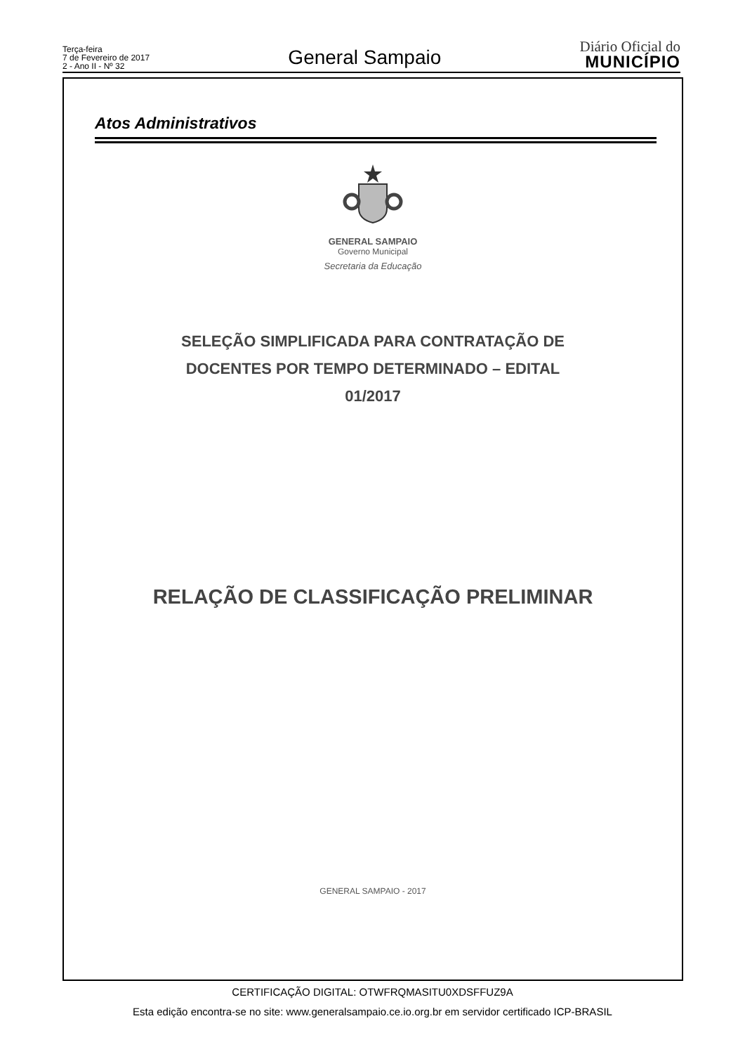Terça-feira
7 de Fevereiro de 2017
2 - Ano II - Nº 32
General Sampaio
Diário Oficial do
MUNICÍPIO
Atos Administrativos
GENERAL SAMPAIO
Governo Municipal
Secretaria da Educação
SELEÇÃO SIMPLIFICADA PARA CONTRATAÇÃO DE
DOCENTES POR TEMPO DETERMINADO – EDITAL
01/2017
RELAÇÃO DE CLASSIFICAÇÃO PRELIMINAR
GENERAL SAMPAIO - 2017
CERTIFICAÇÃO DIGITAL: OTWFRQMASITU0XDSFFUZ9A
Esta edição encontra-se no site: www.generalsampaio.ce.io.org.br em servidor certificado ICP-BRASIL